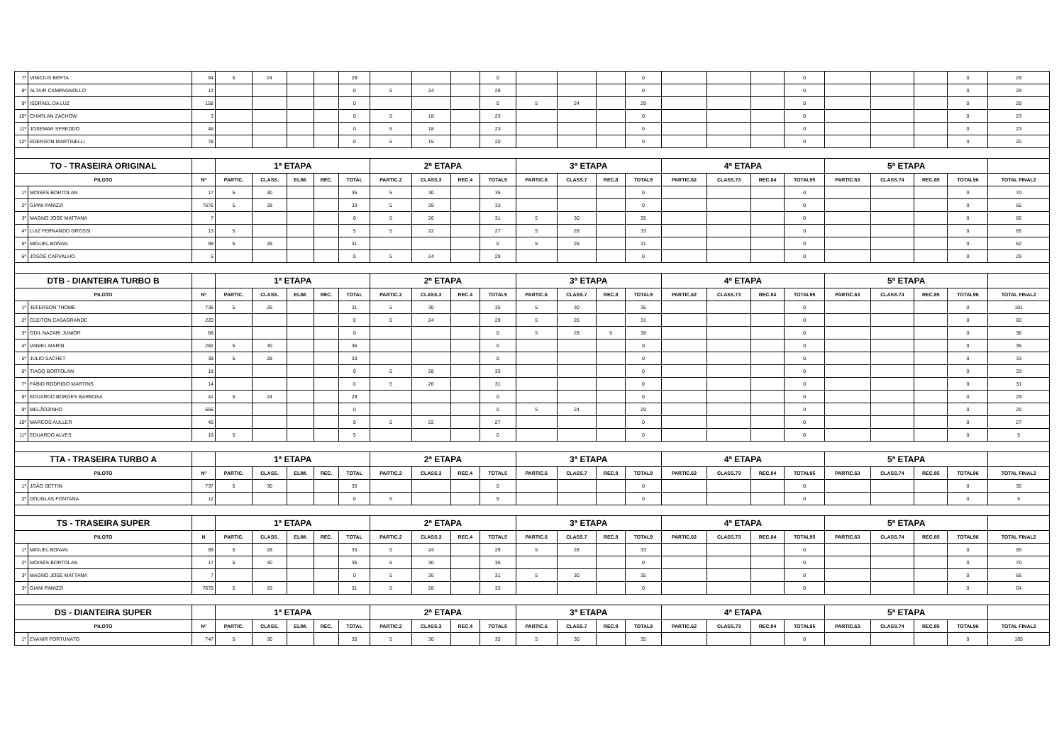| 7º | VINICIUS BERTA | 94 | 5 | 24 | | | 29 | | | | 0 | | | | 0 | | | | 0 | | | | 0 | 29 |
| 8º | ALTAIR CAMPAGNOLLO | 12 | | | | | 0 | 5 | 24 | | 29 | | | | 0 | | | | 0 | | | | 0 | 29 |
| 9º | ISDRAEL DA LUZ | 158 | | | | | 0 | | | | 0 | 5 | 24 | | 29 | | | | 0 | | | | 0 | 29 |
| 10º | CHARLAN ZACHOW | 3 | | | | | 0 | 5 | 18 | | 23 | | | | 0 | | | | 0 | | | | 0 | 23 |
| 11º | JOSEMAR SFREDDO | 46 | | | | | 0 | 5 | 18 | | 23 | | | | 0 | | | | 0 | | | | 0 | 23 |
| 12º | EDERSON MARTINELLI | 78 | | | | | 0 | 5 | 15 | | 20 | | | | 0 | | | | 0 | | | | 0 | 20 |
| TO - TRASEIRA ORIGINAL | | | 1ª ETAPA | | | | | 2ª ETAPA | | | | 3ª ETAPA | | | | 4ª ETAPA | | | | 5ª ETAPA | | | | |
| PILOTO | | Nº | PARTIC. | CLASS. | ELIM. | REC. | TOTAL | PARTIC.2 | CLASS.3 | REC.4 | TOTAL5 | PARTIC.6 | CLASS.7 | REC.8 | TOTAL9 | PARTIC.62 | CLASS.73 | REC.84 | TOTAL95 | PARTIC.63 | CLASS.74 | REC.85 | TOTAL96 | TOTAL FINAL2 |
| 1º | MOISÉS BORTOLAN | 17 | 5 | 30 | | | 35 | 5 | 30 | | 35 | | | | 0 | | | | 0 | | | | 0 | 70 |
| 2º | GIANI PANIZZI | 7676 | 5 | 28 | | | 33 | 5 | 28 | | 33 | | | | 0 | | | | 0 | | | | 0 | 66 |
| 3º | MAGNO JOSÉ MATTANA | 7 | | | | | 0 | 5 | 26 | | 31 | 5 | 30 | | 35 | | | | 0 | | | | 0 | 66 |
| 4º | LUIZ FERNANDO GROSSI | 13 | 5 | | | | 5 | 5 | 22 | | 27 | 5 | 28 | | 33 | | | | 0 | | | | 0 | 65 |
| 5º | MIGUEL BONAN | 99 | 5 | 26 | | | 31 | | | | 0 | 5 | 26 | | 31 | | | | 0 | | | | 0 | 62 |
| 6º | JOSOÉ CARVALHO | 6 | | | | | 0 | 5 | 24 | | 29 | | | | 0 | | | | 0 | | | | 0 | 29 |
| DTB - DIANTEIRA TURBO B | | | 1ª ETAPA | | | | | 2ª ETAPA | | | | 3ª ETAPA | | | | 4ª ETAPA | | | | 5ª ETAPA | | | | |
| PILOTO | | Nº | PARTIC. | CLASS. | ELIM. | REC. | TOTAL | PARTIC.2 | CLASS.3 | REC.4 | TOTAL5 | PARTIC.6 | CLASS.7 | REC.8 | TOTAL9 | PARTIC.62 | CLASS.73 | REC.84 | TOTAL95 | PARTIC.63 | CLASS.74 | REC.85 | TOTAL96 | TOTAL FINAL2 |
| 1º | JEFERSON THOMÉ | 736 | 5 | 26 | | | 31 | 5 | 30 | | 35 | 5 | 30 | | 35 | | | | 0 | | | | 0 | 101 |
| 2º | CLEITON CASAGRANDE | 220 | | | | | 0 | 5 | 24 | | 29 | 5 | 26 | | 31 | | | | 0 | | | | 0 | 60 |
| 3º | ODIL NAZARI JUNIOR | 68 | | | | | 0 | | | | 0 | 5 | 28 | 5 | 38 | | | | 0 | | | | 0 | 38 |
| 4º | VANIEL MARIN | 282 | 5 | 30 | | | 35 | | | | 0 | | | | 0 | | | | 0 | | | | 0 | 35 |
| 5º | JULIO SACHET | 39 | 5 | 28 | | | 33 | | | | 0 | | | | 0 | | | | 0 | | | | 0 | 33 |
| 6º | TIAGO BORTOLAN | 18 | | | | | 0 | 5 | 28 | | 33 | | | | 0 | | | | 0 | | | | 0 | 33 |
| 7º | FÁBIO RODRIGO MARTINS | 14 | | | | | 0 | 5 | 26 | | 31 | | | | 0 | | | | 0 | | | | 0 | 31 |
| 8º | EDUARDO BORGES BARBOSA | 41 | 5 | 24 | | | 29 | | | | 0 | | | | 0 | | | | 0 | | | | 0 | 29 |
| 9º | MELÃOZINHO | 666 | | | | | 0 | | | | 0 | 5 | 24 | | 29 | | | | 0 | | | | 0 | 29 |
| 10º | MARCOS AULLER | 45 | | | | | 0 | 5 | 22 | | 27 | | | | 0 | | | | 0 | | | | 0 | 27 |
| 11º | EDUARDO ALVES | 16 | 5 | | | | 5 | | | | 0 | | | | 0 | | | | 0 | | | | 0 | 5 |
| TTA - TRASEIRA TURBO A | | | 1ª ETAPA | | | | | 2ª ETAPA | | | | 3ª ETAPA | | | | 4ª ETAPA | | | | 5ª ETAPA | | | | |
| PILOTO | | Nº | PARTIC. | CLASS. | ELIM. | REC. | TOTAL | PARTIC.2 | CLASS.3 | REC.4 | TOTAL5 | PARTIC.6 | CLASS.7 | REC.8 | TOTAL9 | PARTIC.62 | CLASS.73 | REC.84 | TOTAL95 | PARTIC.63 | CLASS.74 | REC.85 | TOTAL96 | TOTAL FINAL2 |
| 1º | JOÃO SETTIN | 737 | 5 | 30 | | | 35 | | | | 0 | | | | 0 | | | | 0 | | | | 0 | 35 |
| 2º | DOUGLAS FONTANA | 12 | | | | | 0 | 5 | | | 5 | | | | 0 | | | | 0 | | | | 0 | 5 |
| TS - TRASEIRA SUPER | | | 1ª ETAPA | | | | | 2ª ETAPA | | | | 3ª ETAPA | | | | 4ª ETAPA | | | | 5ª ETAPA | | | | |
| PILOTO | | N | PARTIC. | CLASS. | ELIM. | REC. | TOTAL | PARTIC.2 | CLASS.3 | REC.4 | TOTAL5 | PARTIC.6 | CLASS.7 | REC.8 | TOTAL9 | PARTIC.62 | CLASS.73 | REC.84 | TOTAL95 | PARTIC.63 | CLASS.74 | REC.85 | TOTAL96 | TOTAL FINAL2 |
| 1º | MIGUEL BONAN | 99 | 5 | 28 | | | 33 | 5 | 24 | | 29 | 5 | 28 | | 33 | | | | 0 | | | | 0 | 95 |
| 2º | MOISÉS BORTOLAN | 17 | 5 | 30 | | | 35 | 5 | 30 | | 35 | | | | 0 | | | | 0 | | | | 0 | 70 |
| 3º | MAGNO JOSÉ MATTANA | 7 | | | | | 0 | 5 | 26 | | 31 | 5 | 30 | | 35 | | | | 0 | | | | 0 | 66 |
| 3º | GIANI PANIZZI | 7676 | 5 | 26 | | | 31 | 5 | 28 | | 33 | | | | 0 | | | | 0 | | | | 0 | 64 |
| DS - DIANTEIRA SUPER | | | 1ª ETAPA | | | | | 2ª ETAPA | | | | 3ª ETAPA | | | | 4ª ETAPA | | | | 5ª ETAPA | | | | |
| PILOTO | | Nº | PARTIC. | CLASS. | ELIM. | REC. | TOTAL | PARTIC.2 | CLASS.3 | REC.4 | TOTAL5 | PARTIC.6 | CLASS.7 | REC.8 | TOTAL9 | PARTIC.62 | CLASS.73 | REC.84 | TOTAL95 | PARTIC.63 | CLASS.74 | REC.85 | TOTAL96 | TOTAL FINAL2 |
| 1º | EVANIR FORTUNATO | 747 | 5 | 30 | | | 35 | 5 | 30 | | 35 | 5 | 30 | | 35 | | | | 0 | | | | 0 | 105 |